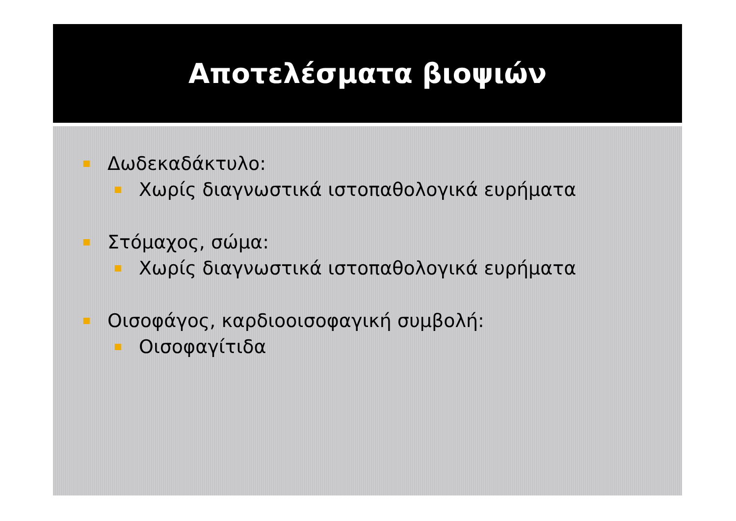Αποτελέσματα βιοψιών
Δωδεκαδάκτυλο:
Χωρίς διαγνωστικά ιστοπαθολογικά ευρήματα
Στόμαχος, σώμα:
Χωρίς διαγνωστικά ιστοπαθολογικά ευρήματα
Οισοφάγος, καρδιοοισοφαγική συμβολή:
Οισοφαγίτιδα